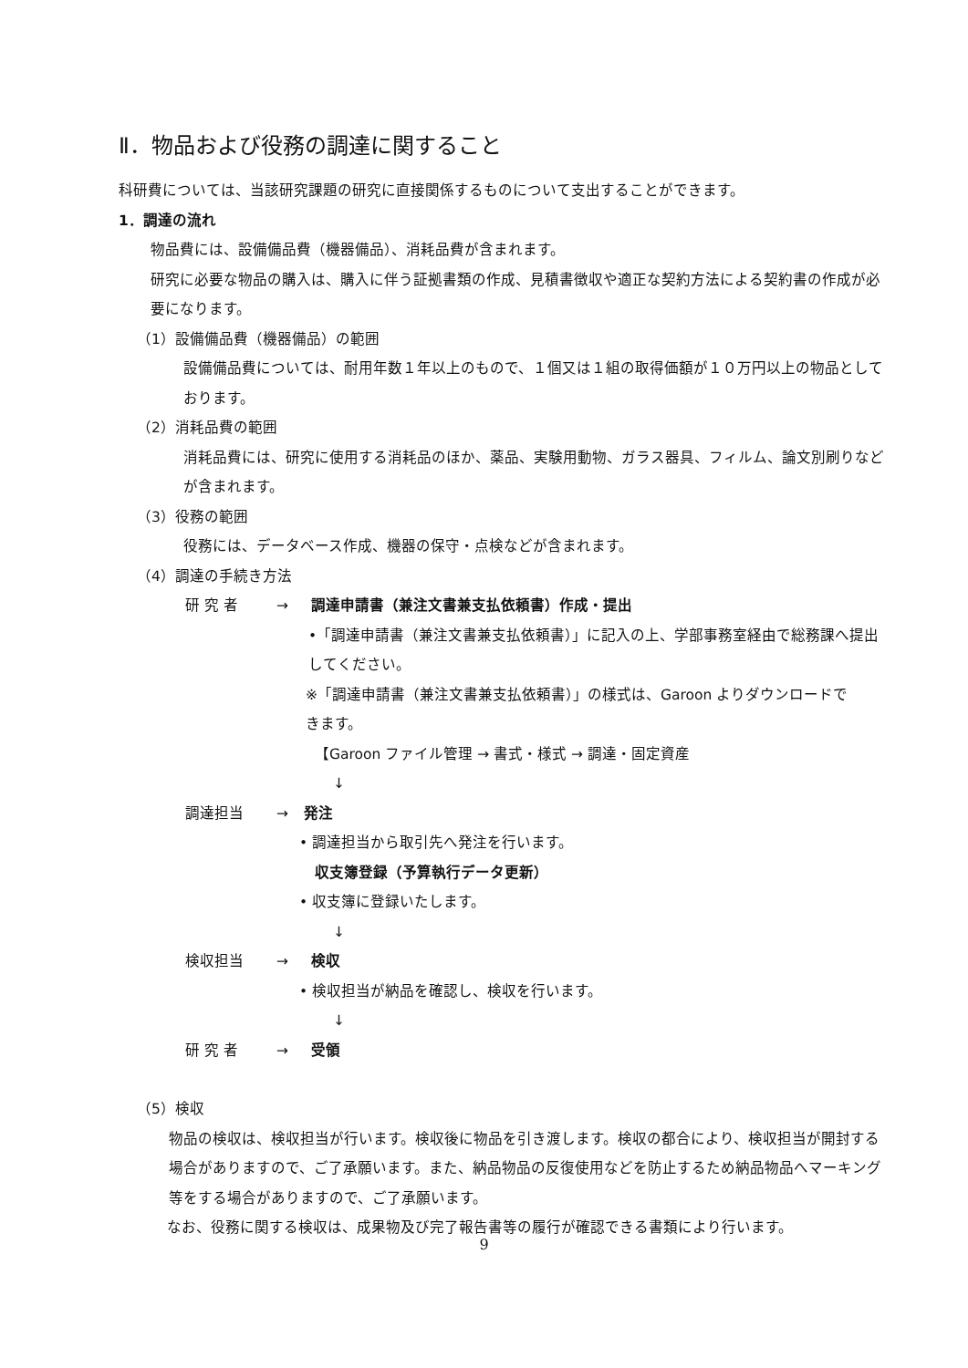Ⅱ．物品および役務の調達に関すること
科研費については、当該研究課題の研究に直接関係するものについて支出することができます。
1．調達の流れ
物品費には、設備備品費（機器備品）、消耗品費が含まれます。
研究に必要な物品の購入は、購入に伴う証拠書類の作成、見積書徴収や適正な契約方法による契約書の作成が必要になります。
（1）設備備品費（機器備品）の範囲
設備備品費については、耐用年数１年以上のもので、１個又は１組の取得価額が１０万円以上の物品としております。
（2）消耗品費の範囲
消耗品費には、研究に使用する消耗品のほか、薬品、実験用動物、ガラス器具、フィルム、論文別刷りなどが含まれます。
（3）役務の範囲
役務には、データベース作成、機器の保守・点検などが含まれます。
（4）調達の手続き方法
研 究 者 → 調達申請書（兼注文書兼支払依頼書）作成・提出
•「調達申請書（兼注文書兼支払依頼書）」に記入の上、学部事務室経由で総務課へ提出してください。
※「調達申請書（兼注文書兼支払依頼書）」の様式は、Garoon よりダウンロードできます。
【Garoon ファイル管理 → 書式・様式 → 調達・固定資産
↓
調達担当 → 発注
• 調達担当から取引先へ発注を行います。
収支簿登録（予算執行データ更新）
• 収支簿に登録いたします。
↓
検収担当 → 検収
• 検収担当が納品を確認し、検収を行います。
↓
研 究 者 → 受領
（5）検収
物品の検収は、検収担当が行います。検収後に物品を引き渡します。検収の都合により、検収担当が開封する場合がありますので、ご了承願います。また、納品物品の反復使用などを防止するため納品物品へマーキング等をする場合がありますので、ご了承願います。
なお、役務に関する検収は、成果物及び完了報告書等の履行が確認できる書類により行います。
9